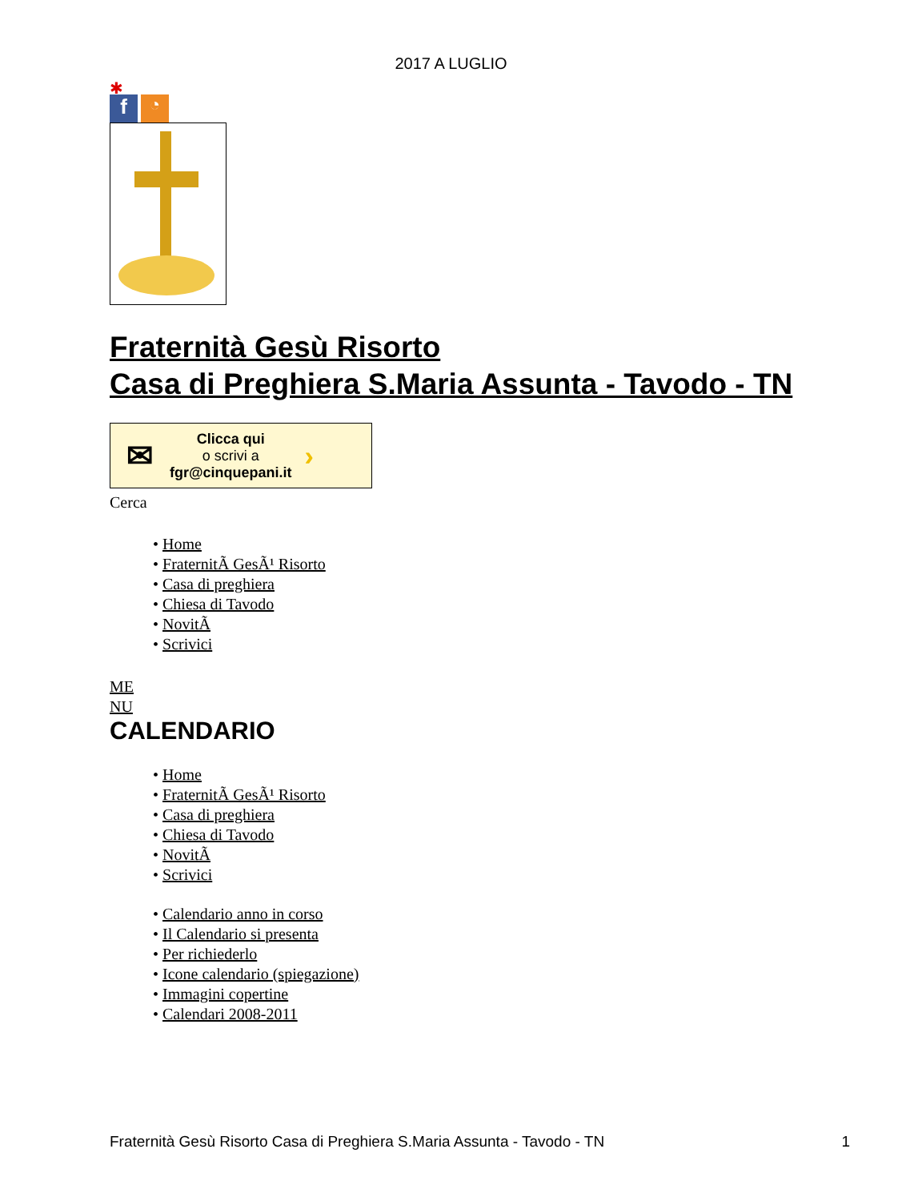2017 A LUGLIO
✱
f
◔
Fraternità Gesù Risorto
Casa di Preghiera S.Maria Assunta - Tavodo - TN
✉ Clicca qui
o scrivi a
fgr@cinquepani.it ›
Cerca
• Home
• FraternitÃ GesÃ¹ Risorto
• Casa di preghiera
• Chiesa di Tavodo
• NovitÃ
• Scrivici
ME
NU
CALENDARIO
• Home
• FraternitÃ GesÃ¹ Risorto
• Casa di preghiera
• Chiesa di Tavodo
• NovitÃ
• Scrivici
• Calendario anno in corso
• Il Calendario si presenta
• Per richiederlo
• Icone calendario (spiegazione)
• Immagini copertine
• Calendari 2008-2011
Fraternità Gesù Risorto Casa di Preghiera S.Maria Assunta - Tavodo - TN 1